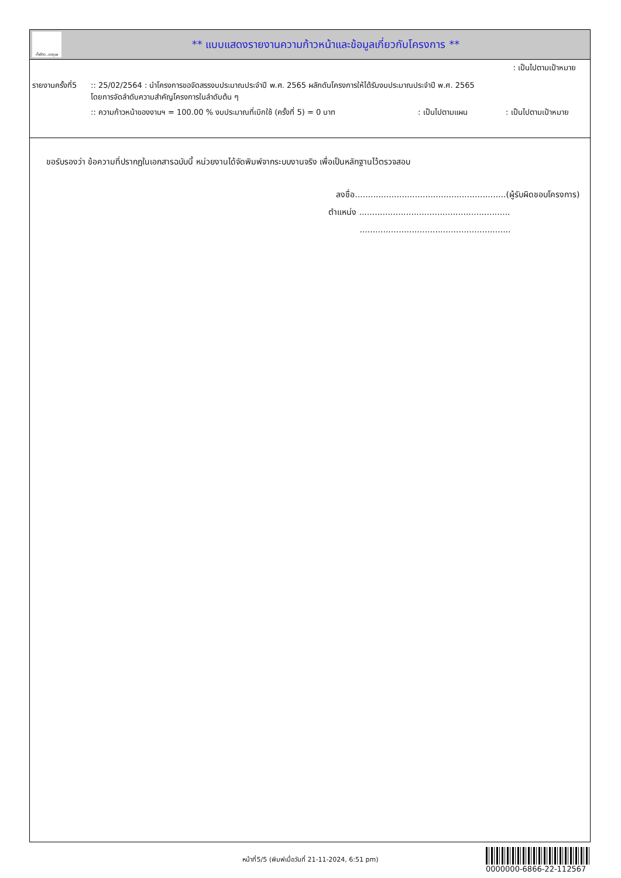ทั้งชีวิต..เราดูแล
** แบบแสดงรายงานความก้าวหน้าและข้อมูลเกี่ยวกับโครงการ **
: เป็นไปตามเป้าหมาย
รายงานครั้งที่5
:: 25/02/2564 : นำโครงการขอจัดสรรงบประมาณประจำปี พ.ศ. 2565 ผลักดันโครงการให้ได้รับงบประมาณประจำปี พ.ศ. 2565
โดยการจัดลำดับความสำคัญโครงการในลำดับต้น ๆ
:: ความก้าวหน้าของงานฯ = 100.00 % งบประมาณที่เบิกใช้ (ครั้งที่ 5) = 0 บาท
: เป็นไปตามแผน : เป็นไปตามเป้าหมาย
ขอรับรองว่า ข้อความที่ปรากฏในเอกสารฉบับนี้ หน่วยงานได้จัดพิมพ์จากระบบงานจริง เพื่อเป็นหลักฐานไว้ตรวจสอบ
ลงชื่อ..........................................................(ผู้รับผิดชอบโครงการ)
ตำแหน่ง ..........................................................
..........................................................
หน้าที่5/5 (พิมพ์เมื่อวันที่ 21-11-2024, 6:51 pm)
0000000-6866-22-112567